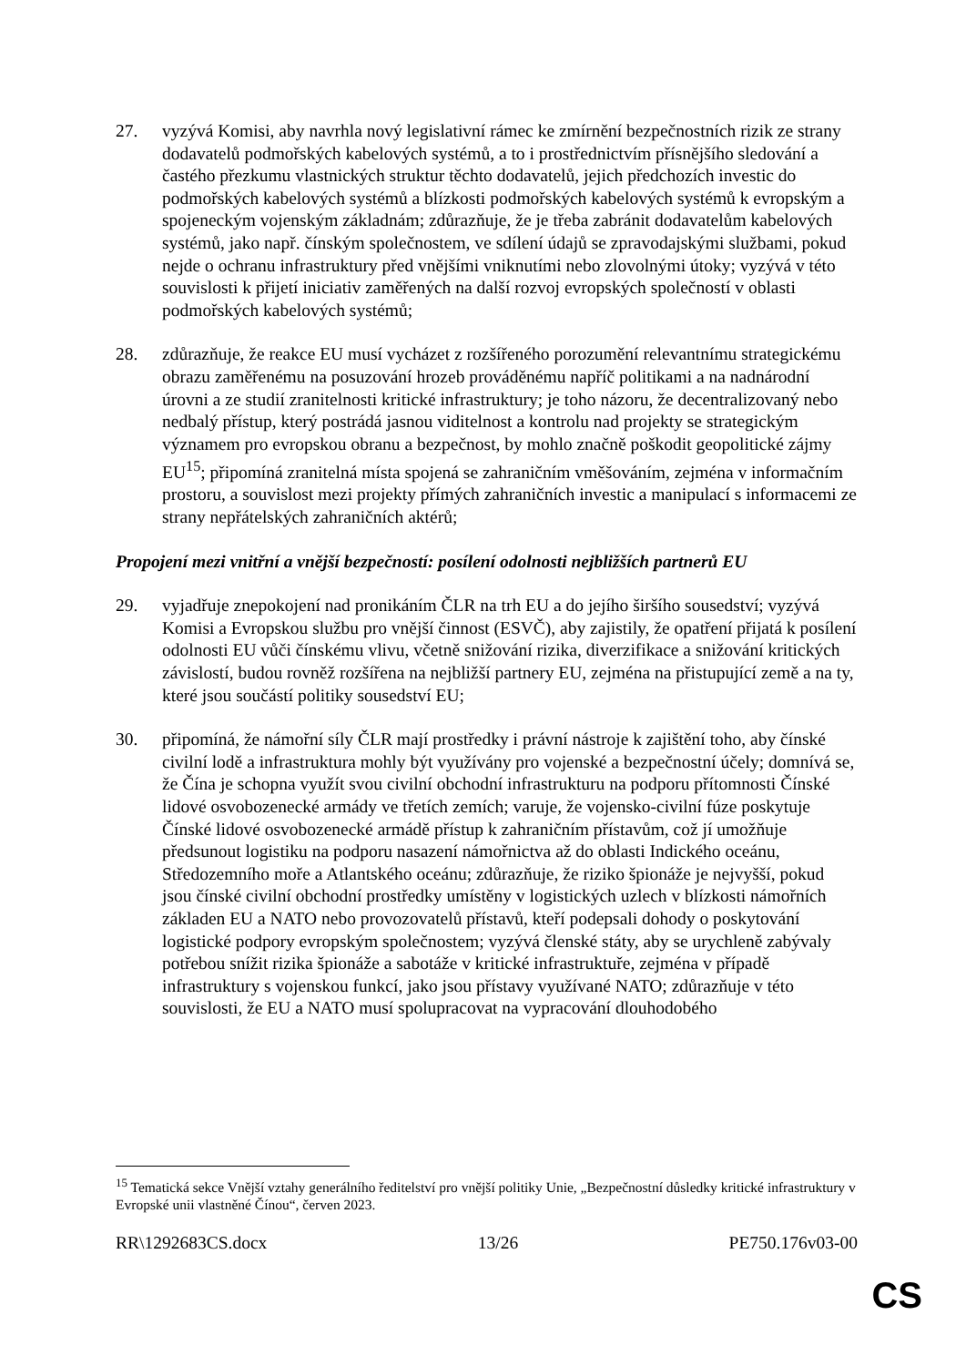27. vyzývá Komisi, aby navrhla nový legislativní rámec ke zmírnění bezpečnostních rizik ze strany dodavatelů podmořských kabelových systémů, a to i prostřednictvím přísnějšího sledování a častého přezkumu vlastnických struktur těchto dodavatelů, jejich předchozích investic do podmořských kabelových systémů a blízkosti podmořských kabelových systémů k evropským a spojeneckým vojenským základnám; zdůrazňuje, že je třeba zabránit dodavatelům kabelových systémů, jako např. čínským společnostem, ve sdílení údajů se zpravodajskými službami, pokud nejde o ochranu infrastruktury před vnějšími vniknutími nebo zlovolnými útoky; vyzývá v této souvislosti k přijetí iniciativ zaměřených na další rozvoj evropských společností v oblasti podmořských kabelových systémů;
28. zdůrazňuje, že reakce EU musí vycházet z rozšířeného porozumění relevantnímu strategickému obrazu zaměřenému na posuzování hrozeb prováděnému napříč politikami a na nadnárodní úrovni a ze studií zranitelnosti kritické infrastruktury; je toho názoru, že decentralizovaný nebo nedbalý přístup, který postrádá jasnou viditelnost a kontrolu nad projekty se strategickým významem pro evropskou obranu a bezpečnost, by mohlo značně poškodit geopolitické zájmy EU<sup>15</sup>; připomíná zranitelná místa spojená se zahraničním vměšováním, zejména v informačním prostoru, a souvislost mezi projekty přímých zahraničních investic a manipulací s informacemi ze strany nepřátelských zahraničních aktérů;
Propojení mezi vnitřní a vnější bezpečností: posílení odolnosti nejbližších partnerů EU
29. vyjadřuje znepokojení nad pronikáním ČLR na trh EU a do jejího širšího sousedství; vyzývá Komisi a Evropskou službu pro vnější činnost (ESVČ), aby zajistily, že opatření přijatá k posílení odolnosti EU vůči čínskému vlivu, včetně snižování rizika, diverzifikace a snižování kritických závislostí, budou rovněž rozšířena na nejbližší partnery EU, zejména na přistupující země a na ty, které jsou součástí politiky sousedství EU;
30. připomíná, že námořní síly ČLR mají prostředky i právní nástroje k zajištění toho, aby čínské civilní lodě a infrastruktura mohly být využívány pro vojenské a bezpečnostní účely; domnívá se, že Čína je schopna využít svou civilní obchodní infrastrukturu na podporu přítomnosti Čínské lidové osvobozenecké armády ve třetích zemích; varuje, že vojensko-civilní fúze poskytuje Čínské lidové osvobozenecké armádě přístup k zahraničním přístavům, což jí umožňuje předsunout logistiku na podporu nasazení námořnictva až do oblasti Indického oceánu, Středozemního moře a Atlantského oceánu; zdůrazňuje, že riziko špionáže je nejvyšší, pokud jsou čínské civilní obchodní prostředky umístěny v logistických uzlech v blízkosti námořních základen EU a NATO nebo provozovatelů přístavů, kteří podepsali dohody o poskytování logistické podpory evropským společnostem; vyzývá členské státy, aby se urychleně zabývaly potřebou snížit rizika špionáže a sabotáže v kritické infrastruktuře, zejména v případě infrastruktury s vojenskou funkcí, jako jsou přístavy využívané NATO; zdůrazňuje v této souvislosti, že EU a NATO musí spolupracovat na vypracování dlouhodobého
<sup>15</sup> Tematická sekce Vnější vztahy generálního ředitelství pro vnější politiky Unie, „Bezpečnostní důsledky kritické infrastruktury v Evropské unii vlastněné Čínou“, červen 2023.
RR\1292683CS.docx 13/26 PE750.176v03-00
CS